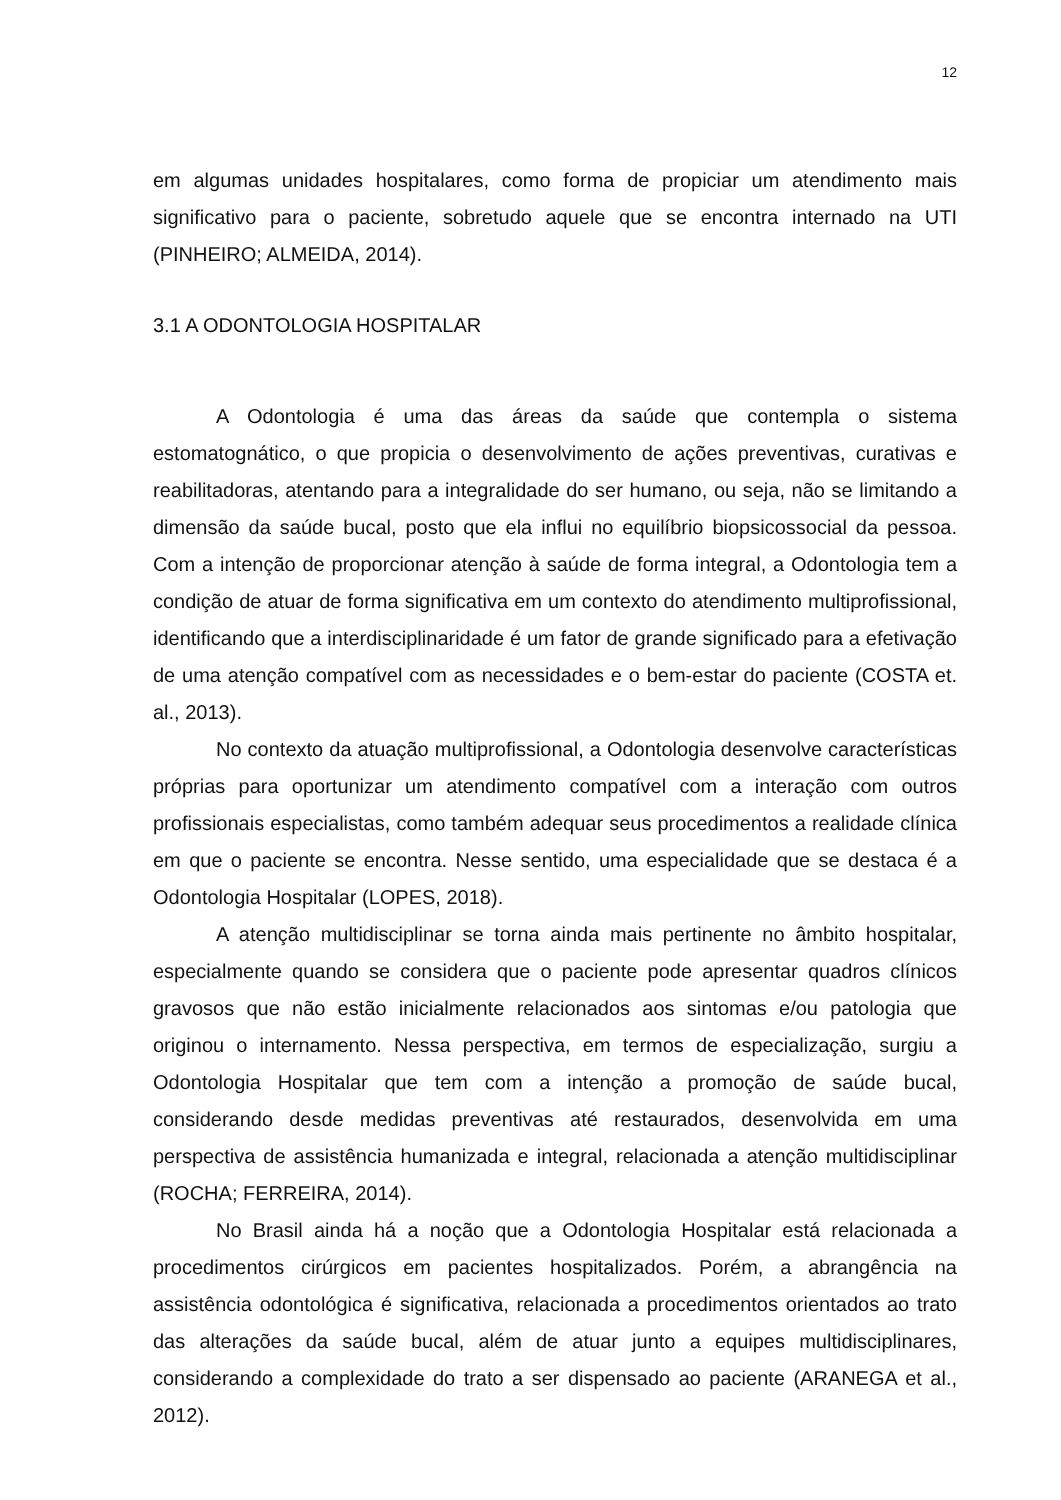12
em algumas unidades hospitalares, como forma de propiciar um atendimento mais significativo para o paciente, sobretudo aquele que se encontra internado na UTI (PINHEIRO; ALMEIDA, 2014).
3.1 A ODONTOLOGIA HOSPITALAR
A Odontologia é uma das áreas da saúde que contempla o sistema estomatognático, o que propicia o desenvolvimento de ações preventivas, curativas e reabilitadoras, atentando para a integralidade do ser humano, ou seja, não se limitando a dimensão da saúde bucal, posto que ela influi no equilíbrio biopsicossocial da pessoa. Com a intenção de proporcionar atenção à saúde de forma integral, a Odontologia tem a condição de atuar de forma significativa em um contexto do atendimento multiprofissional, identificando que a interdisciplinaridade é um fator de grande significado para a efetivação de uma atenção compatível com as necessidades e o bem-estar do paciente (COSTA et. al., 2013).
No contexto da atuação multiprofissional, a Odontologia desenvolve características próprias para oportunizar um atendimento compatível com a interação com outros profissionais especialistas, como também adequar seus procedimentos a realidade clínica em que o paciente se encontra. Nesse sentido, uma especialidade que se destaca é a Odontologia Hospitalar (LOPES, 2018).
A atenção multidisciplinar se torna ainda mais pertinente no âmbito hospitalar, especialmente quando se considera que o paciente pode apresentar quadros clínicos gravosos que não estão inicialmente relacionados aos sintomas e/ou patologia que originou o internamento. Nessa perspectiva, em termos de especialização, surgiu a Odontologia Hospitalar que tem com a intenção a promoção de saúde bucal, considerando desde medidas preventivas até restaurados, desenvolvida em uma perspectiva de assistência humanizada e integral, relacionada a atenção multidisciplinar (ROCHA; FERREIRA, 2014).
No Brasil ainda há a noção que a Odontologia Hospitalar está relacionada a procedimentos cirúrgicos em pacientes hospitalizados. Porém, a abrangência na assistência odontológica é significativa, relacionada a procedimentos orientados ao trato das alterações da saúde bucal, além de atuar junto a equipes multidisciplinares, considerando a complexidade do trato a ser dispensado ao paciente (ARANEGA et al., 2012).